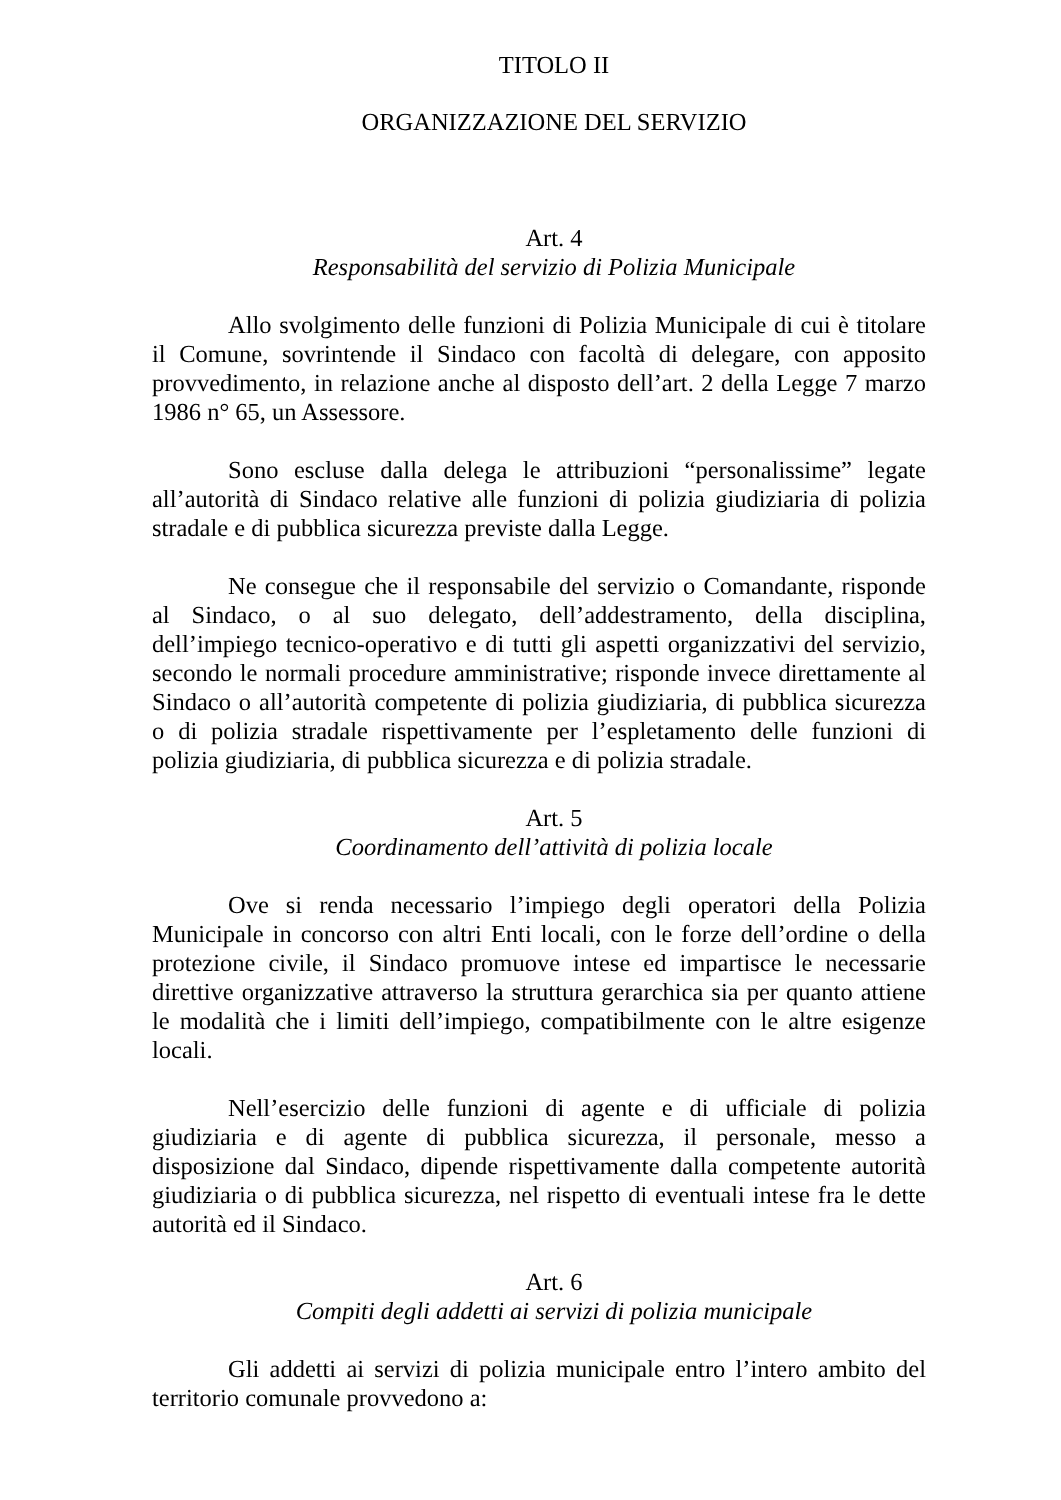TITOLO II
ORGANIZZAZIONE DEL SERVIZIO
Art. 4
Responsabilità del servizio di Polizia Municipale
Allo svolgimento delle funzioni di Polizia Municipale di cui è titolare il Comune, sovrintende il Sindaco con facoltà di delegare, con apposito provvedimento, in relazione anche al disposto dell’art. 2 della Legge 7 marzo 1986 n° 65, un Assessore.
Sono escluse dalla delega le attribuzioni “personalissime” legate all’autorità di Sindaco relative alle funzioni di polizia giudiziaria di polizia stradale e di pubblica sicurezza previste dalla Legge.
Ne consegue che il responsabile del servizio o Comandante, risponde al Sindaco, o al suo delegato, dell’addestramento, della disciplina, dell’impiego tecnico-operativo e di tutti gli aspetti organizzativi del servizio, secondo le normali procedure amministrative; risponde invece direttamente al Sindaco o all’autorità competente di polizia giudiziaria, di pubblica sicurezza o di polizia stradale rispettivamente per l’espletamento delle funzioni di polizia giudiziaria, di pubblica sicurezza e di polizia stradale.
Art. 5
Coordinamento dell’attività di polizia locale
Ove si renda necessario l’impiego degli operatori della Polizia Municipale in concorso con altri Enti locali, con le forze dell’ordine o della protezione civile, il Sindaco promuove intese ed impartisce le necessarie direttive organizzative attraverso la struttura gerarchica sia per quanto attiene le modalità che i limiti dell’impiego, compatibilmente con le altre esigenze locali.
Nell’esercizio delle funzioni di agente e di ufficiale di polizia giudiziaria e di agente di pubblica sicurezza, il personale, messo a disposizione dal Sindaco, dipende rispettivamente dalla competente autorità giudiziaria o di pubblica sicurezza, nel rispetto di eventuali intese fra le dette autorità ed il Sindaco.
Art. 6
Compiti degli addetti ai servizi di polizia municipale
Gli addetti ai servizi di polizia municipale entro l’intero ambito del territorio comunale provvedono a: